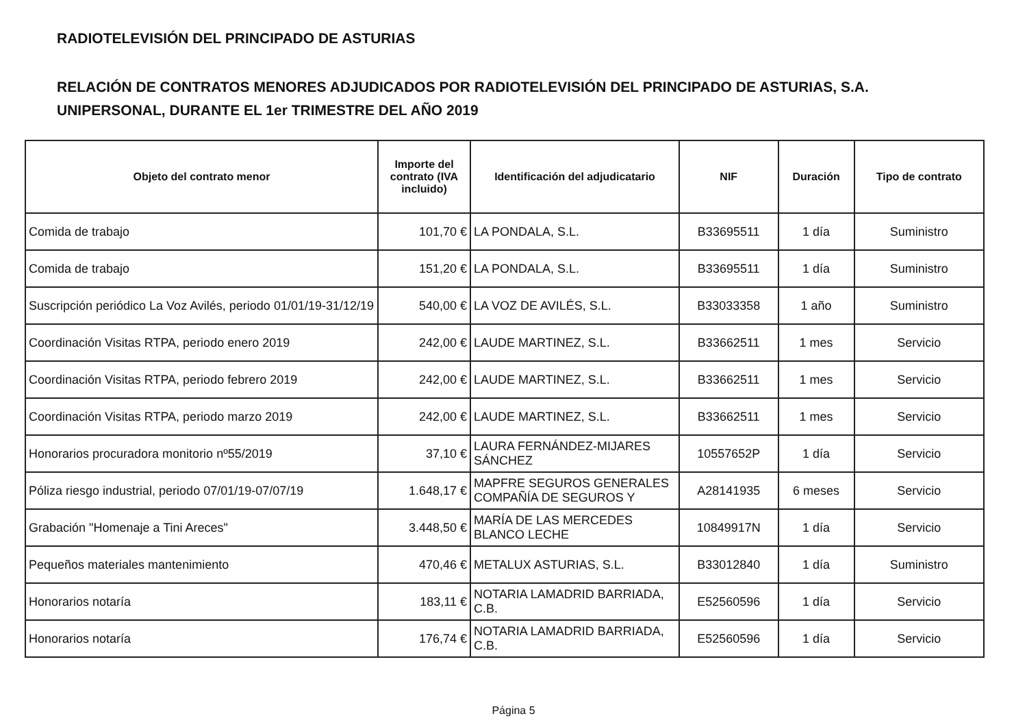RADIOTELEVISIÓN DEL PRINCIPADO DE ASTURIAS
RELACIÓN DE CONTRATOS MENORES ADJUDICADOS POR RADIOTELEVISIÓN DEL PRINCIPADO DE ASTURIAS, S.A.
UNIPERSONAL, DURANTE EL 1er TRIMESTRE DEL AÑO 2019
| Objeto del contrato menor | Importe del contrato (IVA incluido) | Identificación del adjudicatario | NIF | Duración | Tipo de contrato |
| --- | --- | --- | --- | --- | --- |
| Comida de trabajo | 101,70 € | LA PONDALA, S.L. | B33695511 | 1 día | Suministro |
| Comida de trabajo | 151,20 € | LA PONDALA, S.L. | B33695511 | 1 día | Suministro |
| Suscripción periódico La Voz Avilés, periodo 01/01/19-31/12/19 | 540,00 € | LA VOZ DE AVILÉS, S.L. | B33033358 | 1 año | Suministro |
| Coordinación Visitas RTPA, periodo enero 2019 | 242,00 € | LAUDE MARTINEZ, S.L. | B33662511 | 1 mes | Servicio |
| Coordinación Visitas RTPA, periodo febrero 2019 | 242,00 € | LAUDE MARTINEZ, S.L. | B33662511 | 1 mes | Servicio |
| Coordinación Visitas RTPA, periodo marzo 2019 | 242,00 € | LAUDE MARTINEZ, S.L. | B33662511 | 1 mes | Servicio |
| Honorarios procuradora monitorio nº55/2019 | 37,10 € | LAURA FERNÁNDEZ-MIJARES SÁNCHEZ | 10557652P | 1 día | Servicio |
| Póliza riesgo industrial, periodo 07/01/19-07/07/19 | 1.648,17 € | MAPFRE SEGUROS GENERALES COMPAÑÍA DE SEGUROS Y | A28141935 | 6 meses | Servicio |
| Grabación "Homenaje a Tini Areces" | 3.448,50 € | MARÍA DE LAS MERCEDES BLANCO LECHE | 10849917N | 1 día | Servicio |
| Pequeños materiales mantenimiento | 470,46 € | METALUX ASTURIAS, S.L. | B33012840 | 1 día | Suministro |
| Honorarios notaría | 183,11 € | NOTARIA LAMADRID BARRIADA, C.B. | E52560596 | 1 día | Servicio |
| Honorarios notaría | 176,74 € | NOTARIA LAMADRID BARRIADA, C.B. | E52560596 | 1 día | Servicio |
Página 5